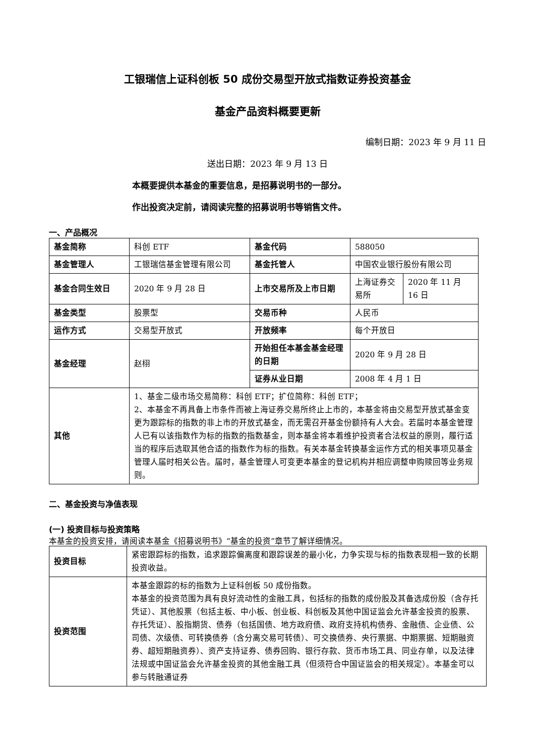工银瑞信上证科创板 50 成份交易型开放式指数证券投资基金
基金产品资料概要更新
编制日期：2023 年 9 月 11 日
送出日期：2023 年 9 月 13 日
本概要提供本基金的重要信息，是招募说明书的一部分。
作出投资决定前，请阅读完整的招募说明书等销售文件。
一、产品概况
| 基金简称 | 科创 ETF | 基金代码 | 588050 | |
| 基金管理人 | 工银瑞信基金管理有限公司 | 基金托管人 | 中国农业银行股份有限公司 | |
| 基金合同生效日 | 2020 年 9 月 28 日 | 上市交易所及上市日期 | 上海证券交易所 | 2020 年 11 月 16 日 |
| 基金类型 | 股票型 | 交易币种 | 人民币 | |
| 运作方式 | 交易型开放式 | 开放频率 | 每个开放日 | |
| 基金经理 | 赵栩 | 开始担任本基金基金经理的日期 | 2020 年 9 月 28 日 | |
| | | 证券从业日期 | 2008 年 4 月 1 日 | |
| 其他 | 1、基金二级市场交易简称：科创 ETF；扩位简称：科创 ETF； 2、本基金不再具备上市条件而被上海证券交易所终止上市的，本基金将由交易型开放式基金变更为跟踪标的指数的非上市的开放式基金，而无需召开基金份额持有人大会。若届时本基金管理人已有以该指数作为标的指数的指数基金，则本基金将本着维护投资者合法权益的原则，履行适当的程序后选取其他合适的指数作为标的指数。有关本基金转换基金运作方式的相关事项见基金管理人届时相关公告。届时，基金管理人可变更本基金的登记机构并相应调整申购赎回等业务规则。 | | | |
二、基金投资与净值表现
(一) 投资目标与投资策略
本基金的投资安排，请阅读本基金《招募说明书》“基金的投资”章节了解详细情况。
| 投资目标 | 紧密跟踪标的指数，追求跟踪偏离度和跟踪误差的最小化，力争实现与标的指数表现相一致的长期投资收益。 |
| 投资范围 | 本基金跟踪的标的指数为上证科创板 50 成份指数。 本基金的投资范围为具有良好流动性的金融工具，包括标的指数的成份股及其备选成份股（含存托凭证）、其他股票（包括主板、中小板、创业板、科创板及其他中国证监会允许基金投资的股票、存托凭证）、股指期货、债券（包括国债、地方政府债、政府支持机构债券、金融债、企业债、公司债、次级债、可转换债券（含分离交易可转债）、可交换债券、央行票据、中期票据、短期融资券、超短期融资券）、资产支持证券、债券回购、银行存款、货币市场工具、同业存单，以及法律法规或中国证监会允许基金投资的其他金融工具（但须符合中国证监会的相关规定）。本基金可以参与转融通证券 |